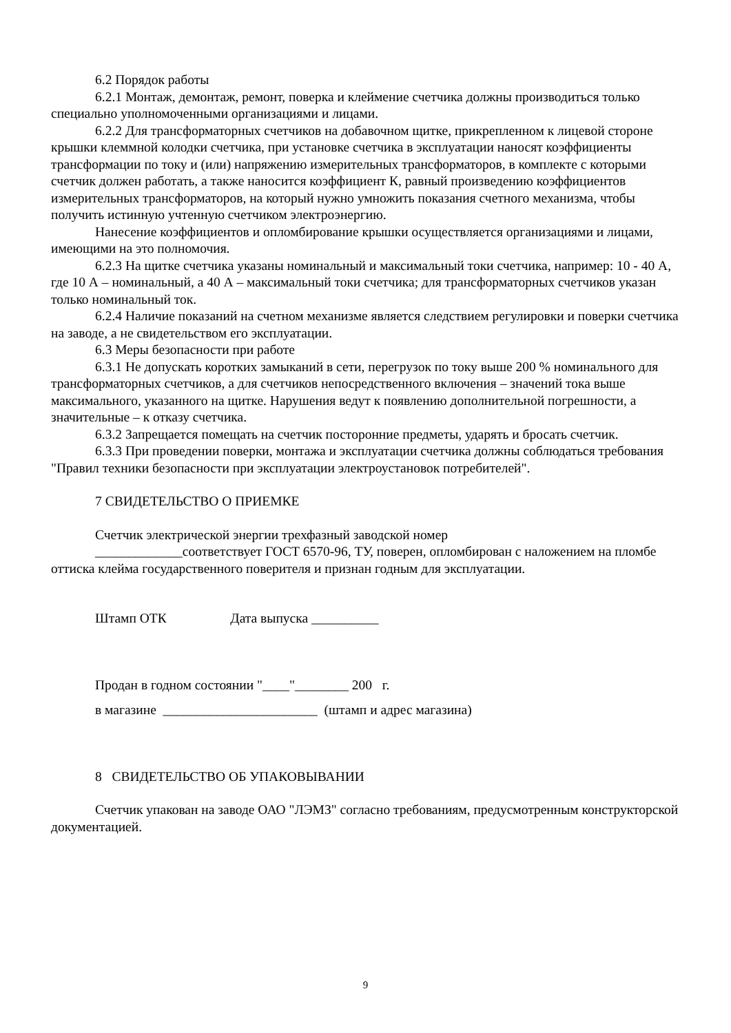6.2 Порядок работы
6.2.1 Монтаж, демонтаж, ремонт, поверка и клеймение счетчика должны производиться только специально уполномоченными организациями и лицами.
6.2.2 Для трансформаторных счетчиков на добавочном щитке, прикрепленном к лицевой стороне крышки клеммной колодки счетчика, при установке счетчика в эксплуатации наносят коэффициенты трансформации по току и (или) напряжению измерительных трансформаторов, в комплекте с которыми счетчик должен работать, а также наносится коэффициент К, равный произведению коэффициентов измерительных трансформаторов, на который нужно умножить показания счетного механизма, чтобы получить истинную учтенную счетчиком электроэнергию.
Нанесение коэффициентов и опломбирование крышки осуществляется организациями и лицами, имеющими на это полномочия.
6.2.3 На щитке счетчика указаны номинальный и максимальный токи счетчика, например: 10 - 40 А, где 10 А – номинальный, а 40 А – максимальный токи счетчика; для трансформаторных счетчиков указан только номинальный ток.
6.2.4 Наличие показаний на счетном механизме является следствием регулировки и поверки счетчика на заводе, а не свидетельством его эксплуатации.
6.3 Меры безопасности при работе
6.3.1 Не допускать коротких замыканий в сети, перегрузок по току выше 200 % номинального для трансформаторных счетчиков, а для счетчиков непосредственного включения – значений тока выше максимального, указанного на щитке. Нарушения ведут к появлению дополнительной погрешности, а значительные – к отказу счетчика.
6.3.2 Запрещается помещать на счетчик посторонние предметы, ударять и бросать счетчик.
6.3.3 При проведении поверки, монтажа и эксплуатации счетчика должны соблюдаться требования "Правил техники безопасности при эксплуатации электроустановок потребителей".
7 СВИДЕТЕЛЬСТВО О ПРИЕМКЕ
Счетчик электрической энергии трехфазный заводской номер
_____________соответствует ГОСТ 6570-96, ТУ, поверен, опломбирован с наложением на пломбе оттиска клейма государственного поверителя и признан годным для эксплуатации.
Штамп ОТК Дата выпуска __________
Продан в годном состоянии "____"________ 200 г.
в магазине _______________________ (штамп и адрес магазина)
8 СВИДЕТЕЛЬСТВО ОБ УПАКОВЫВАНИИ
Счетчик упакован на заводе ОАО "ЛЭМЗ" согласно требованиям, предусмотренным конструкторской документацией.
9